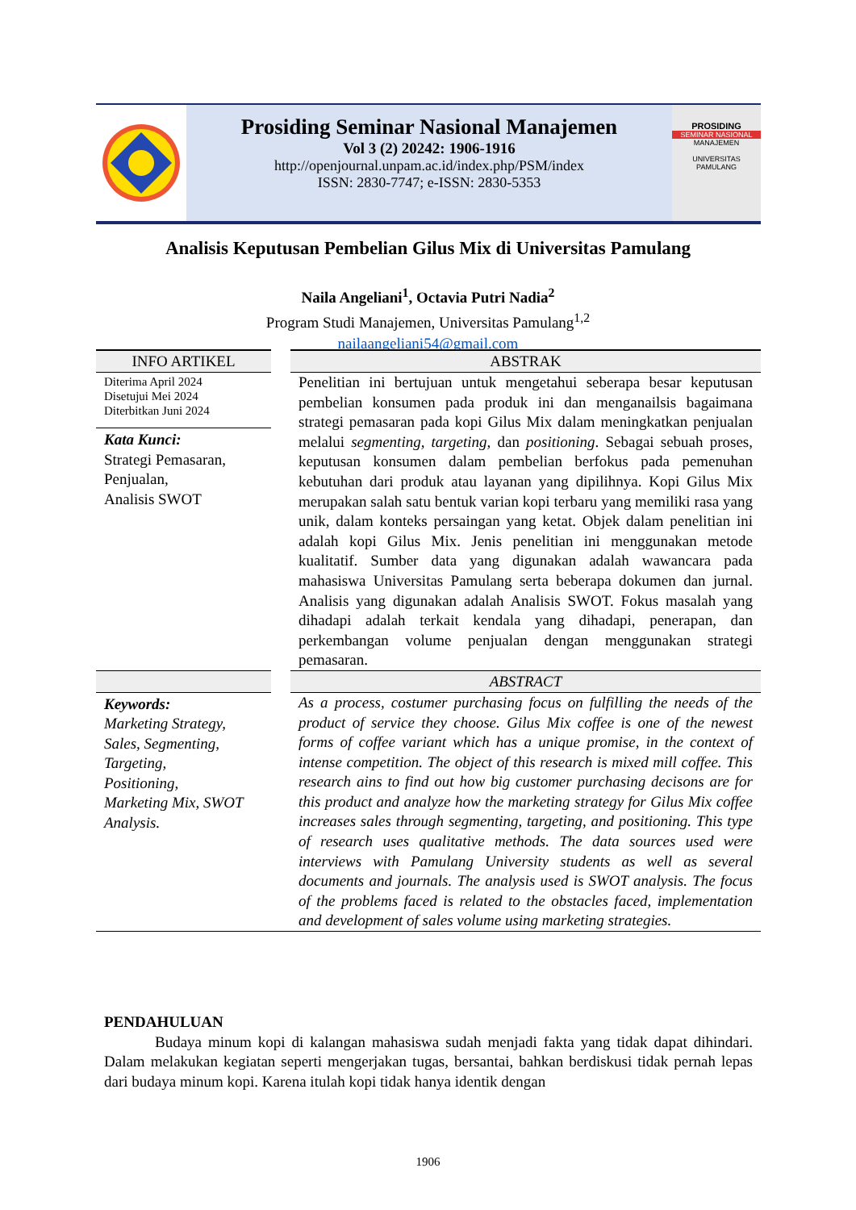Prosiding Seminar Nasional Manajemen
Vol 3 (2) 20242: 1906-1916
http://openjournal.unpam.ac.id/index.php/PSM/index
ISSN: 2830-7747; e-ISSN: 2830-5353
PROSIDING
SEMINAR NASIONAL
MANAJEMEN
UNIVERSITAS PAMULANG
Analisis Keputusan Pembelian Gilus Mix di Universitas Pamulang
Naila Angeliani<sup>1</sup>, Octavia Putri Nadia<sup>2</sup>
Program Studi Manajemen, Universitas Pamulang<sup>1,2</sup>
nailaangeliani54@gmail.com
INFO ARTIKEL
Diterima April 2024
Disetujui Mei 2024
Diterbitkan Juni 2024
Kata Kunci:
Strategi Pemasaran,
Penjualan,
Analisis SWOT
ABSTRAK
Penelitian ini bertujuan untuk mengetahui seberapa besar keputusan pembelian konsumen pada produk ini dan menganailsis bagaimana strategi pemasaran pada kopi Gilus Mix dalam meningkatkan penjualan melalui segmenting, targeting, dan positioning. Sebagai sebuah proses, keputusan konsumen dalam pembelian berfokus pada pemenuhan kebutuhan dari produk atau layanan yang dipilihnya. Kopi Gilus Mix merupakan salah satu bentuk varian kopi terbaru yang memiliki rasa yang unik, dalam konteks persaingan yang ketat. Objek dalam penelitian ini adalah kopi Gilus Mix. Jenis penelitian ini menggunakan metode kualitatif. Sumber data yang digunakan adalah wawancara pada mahasiswa Universitas Pamulang serta beberapa dokumen dan jurnal. Analisis yang digunakan adalah Analisis SWOT. Fokus masalah yang dihadapi adalah terkait kendala yang dihadapi, penerapan, dan perkembangan volume penjualan dengan menggunakan strategi pemasaran.
Keywords:
Marketing Strategy,
Sales, Segmenting,
Targeting,
Positioning,
Marketing Mix, SWOT Analysis.
ABSTRACT
As a process, costumer purchasing focus on fulfilling the needs of the product of service they choose. Gilus Mix coffee is one of the newest forms of coffee variant which has a unique promise, in the context of intense competition. The object of this research is mixed mill coffee. This research ains to find out how big customer purchasing decisons are for this product and analyze how the marketing strategy for Gilus Mix coffee increases sales through segmenting, targeting, and positioning. This type of research uses qualitative methods. The data sources used were interviews with Pamulang University students as well as several documents and journals. The analysis used is SWOT analysis. The focus of the problems faced is related to the obstacles faced, implementation and development of sales volume using marketing strategies.
PENDAHULUAN
Budaya minum kopi di kalangan mahasiswa sudah menjadi fakta yang tidak dapat dihindari. Dalam melakukan kegiatan seperti mengerjakan tugas, bersantai, bahkan berdiskusi tidak pernah lepas dari budaya minum kopi. Karena itulah kopi tidak hanya identik dengan
1906